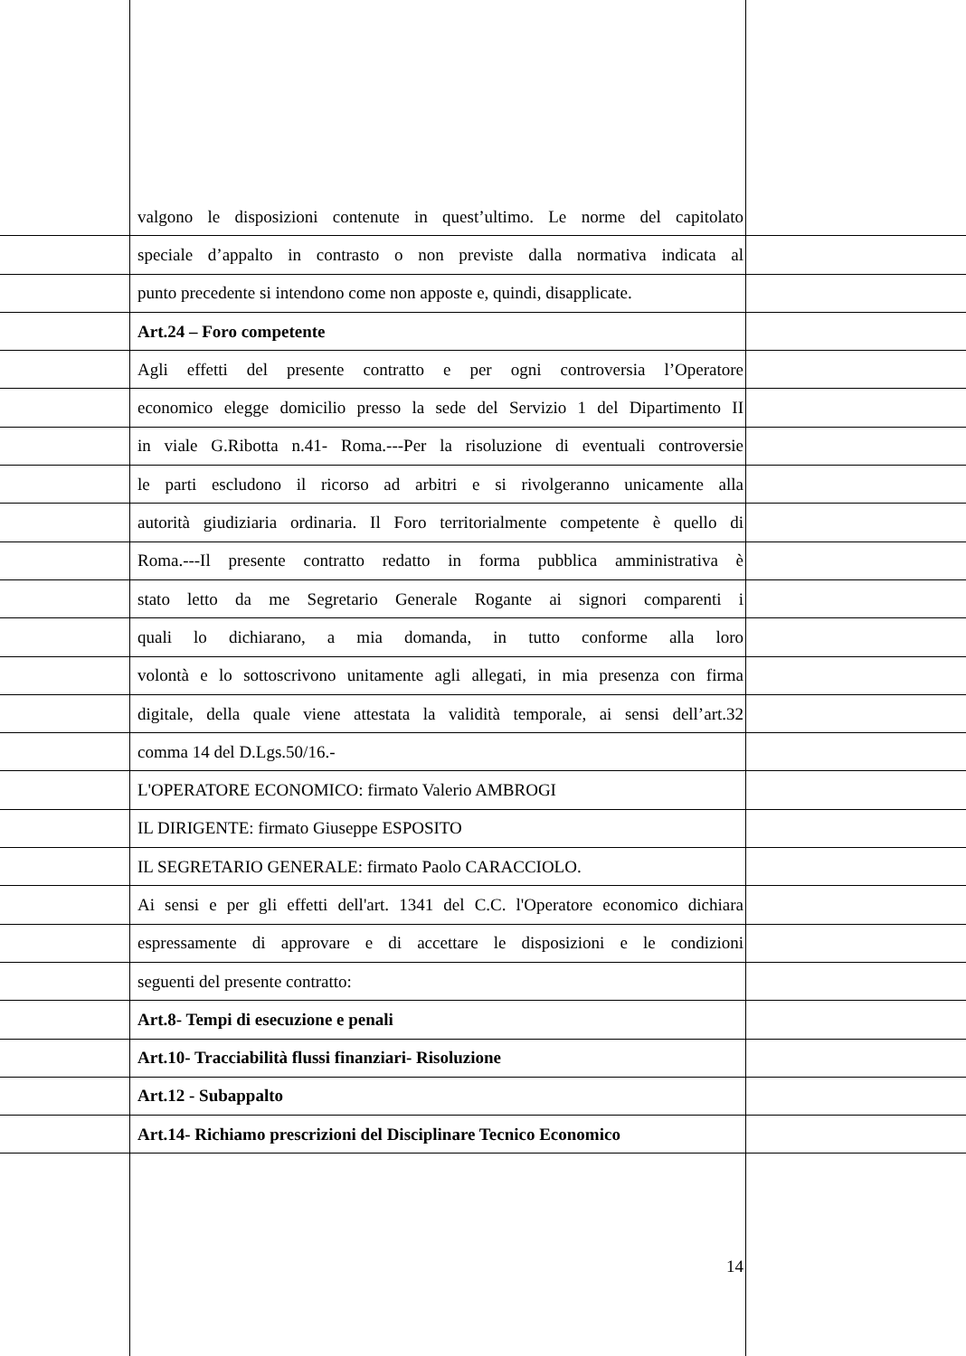valgono le disposizioni contenute in quest’ultimo. Le norme del capitolato
speciale d’appalto in contrasto o non previste dalla normativa indicata al
punto precedente si intendono come non apposte e, quindi, disapplicate.
Art.24 – Foro competente
Agli effetti del presente contratto e per ogni controversia l’Operatore
economico elegge domicilio presso la sede del Servizio 1 del Dipartimento II
in viale G.Ribotta n.41- Roma.---Per la risoluzione di eventuali controversie
le parti escludono il ricorso ad arbitri e si rivolgeranno unicamente alla
autorità giudiziaria ordinaria. Il Foro territorialmente competente è quello di
Roma.---Il presente contratto redatto in forma pubblica amministrativa è
stato letto da me Segretario Generale Rogante ai signori comparenti i
quali lo dichiarano, a mia domanda, in tutto conforme alla loro
volontà e lo sottoscrivono unitamente agli allegati, in mia presenza con firma
digitale, della quale viene attestata la validità temporale, ai sensi dell’art.32
comma 14 del D.Lgs.50/16.-
L'OPERATORE ECONOMICO: firmato Valerio AMBROGI
IL DIRIGENTE: firmato Giuseppe ESPOSITO
IL SEGRETARIO GENERALE: firmato Paolo CARACCIOLO.
Ai sensi e per gli effetti dell'art. 1341 del C.C. l'Operatore economico dichiara
espressamente di approvare e di accettare le disposizioni e le condizioni
seguenti del presente contratto:
Art.8- Tempi di esecuzione e penali
Art.10- Tracciabilità flussi finanziari- Risoluzione
Art.12 - Subappalto
Art.14- Richiamo prescrizioni del Disciplinare Tecnico Economico
14